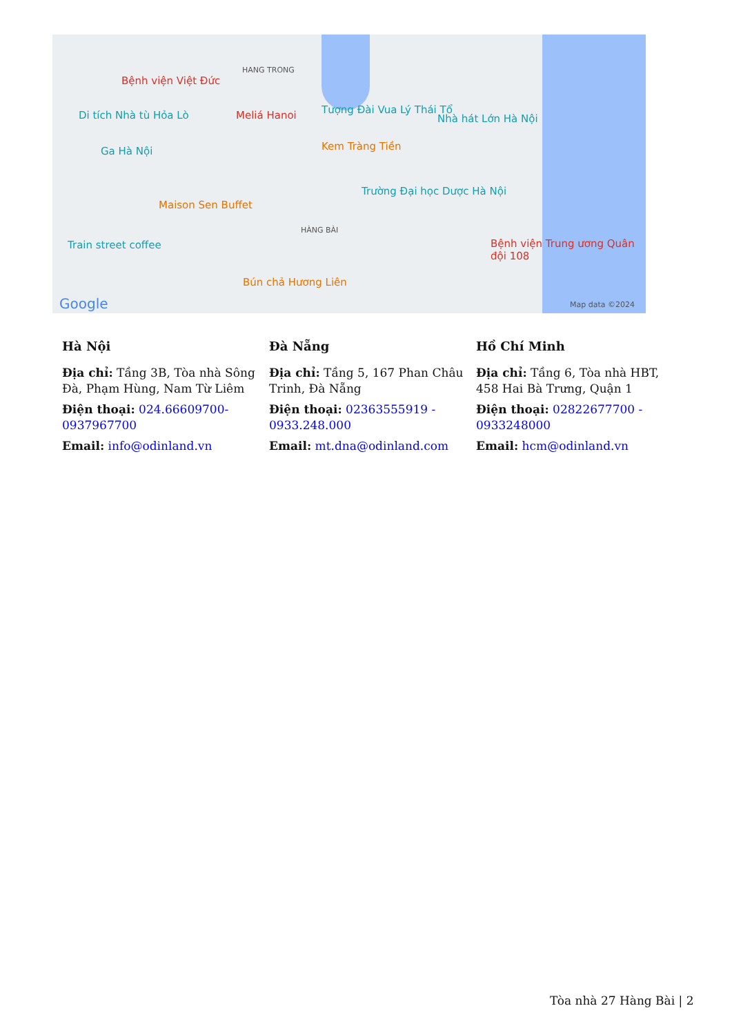Bệnh viện Việt Đức
HANG TRONG
Tượng Đài Vua Lý Thái Tổ Di tích Nhà tù Hỏa Lò Meliá Hanoi Nhà hát Lớn Hà Nội
Ga Hà Nội Kem Tràng Tiền
Maison Sen Buffet
Trường Đại học Dược Hà Nội
HÀNG BÀI
Train street coffee Bệnh viện Trung ương Quân đội 108
Bún chả Hương Liên
Google Map data ©2024
Hà Nội
Địa chỉ: Tầng 3B, Tòa nhà Sông Đà, Phạm Hùng, Nam Từ Liêm
Điện thoại: 024.66609700-0937967700
Email: info@odinland.vn
Đà Nẵng
Địa chỉ: Tầng 5, 167 Phan Châu Trinh, Đà Nẵng
Điện thoại: 02363555919 - 0933.248.000
Email: mt.dna@odinland.com
Hồ Chí Minh
Địa chỉ: Tầng 6, Tòa nhà HBT, 458 Hai Bà Trưng, Quận 1
Điện thoại: 02822677700 - 0933248000
Email: hcm@odinland.vn
Tòa nhà 27 Hàng Bài | 2